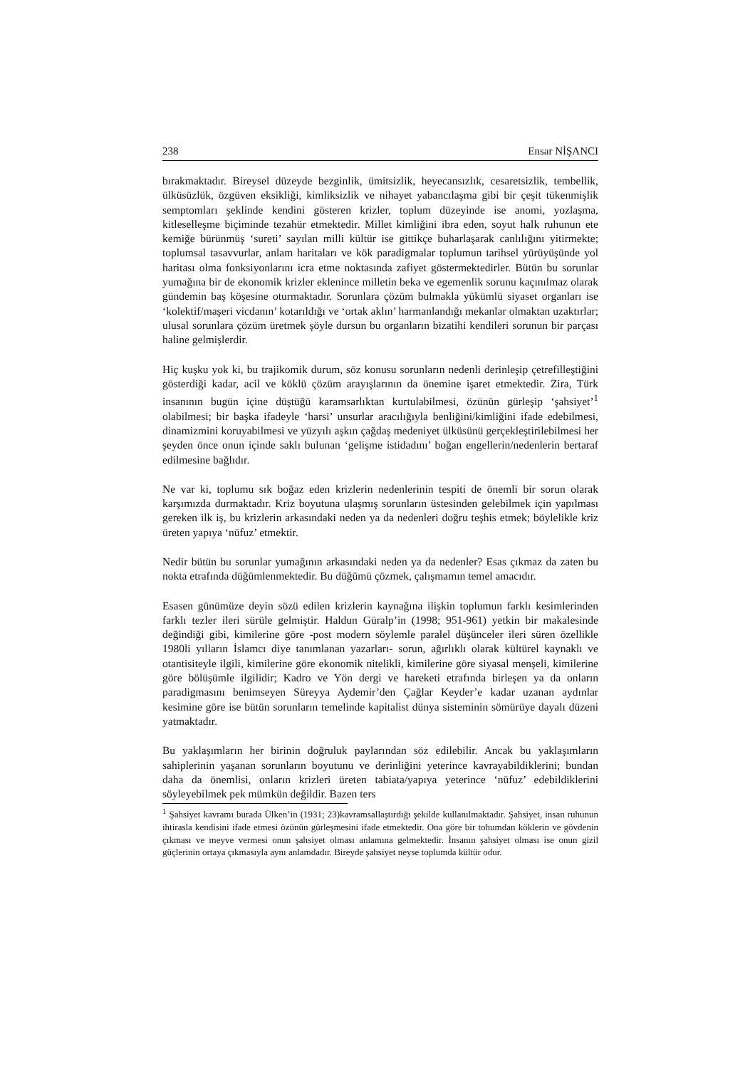238 Ensar NİŞANCI
bırakmaktadır. Bireysel düzeyde bezginlik, ümitsizlik, heyecansızlık, cesaretsizlik, tembellik, ülküsüzlük, özgüven eksikliği, kimliksizlik ve nihayet yabancılaşma gibi bir çeşit tükenmişlik semptomları şeklinde kendini gösteren krizler, toplum düzeyinde ise anomi, yozlaşma, kitleselleşme biçiminde tezahür etmektedir. Millet kimliğini ibra eden, soyut halk ruhunun ete kemiğe bürünmüş ‘sureti’ sayılan milli kültür ise gittikçe buharlaşarak canlılığını yitirmekte; toplumsal tasavvurlar, anlam haritaları ve kök paradigmalar toplumun tarihsel yürüyüşünde yol haritası olma fonksiyonlarını icra etme noktasında zafiyet göstermektedirler. Bütün bu sorunlar yumağına bir de ekonomik krizler eklenince milletin beka ve egemenlik sorunu kaçınılmaz olarak gündemin baş köşesine oturmaktadır. Sorunlara çözüm bulmakla yükümlü siyaset organları ise ‘kolektif/maşeri vicdanın’ kotarıldığı ve ‘ortak aklın’ harmanlandığı mekanlar olmaktan uzaktırlar; ulusal sorunlara çözüm üretmek şöyle dursun bu organların bizatihi kendileri sorunun bir parçası haline gelmişlerdir.
Hiç kuşku yok ki, bu trajikomik durum, söz konusu sorunların nedenli derinleşip çetrefilleştiğini gösterdiği kadar, acil ve köklü çözüm arayışlarının da önemine işaret etmektedir. Zira, Türk insanının bugün içine düştüğü karamsarlıktan kurtulabilmesi, özünün gürleşip ‘şahsiyet’<sup>1</sup> olabilmesi; bir başka ifadeyle ‘harsi’ unsurlar aracılığıyla benliğini/kimliğini ifade edebilmesi, dinamizmini koruyabilmesi ve yüzyılı aşkın çağdaş medeniyet ülküsünü gerçekleştirilebilmesi her şeyden önce onun içinde saklı bulunan ‘gelişme istidadını’ boğan engellerin/nedenlerin bertaraf edilmesine bağlıdır.
Ne var ki, toplumu sık boğaz eden krizlerin nedenlerinin tespiti de önemli bir sorun olarak karşımızda durmaktadır. Kriz boyutuna ulaşmış sorunların üstesinden gelebilmek için yapılması gereken ilk iş, bu krizlerin arkasındaki neden ya da nedenleri doğru teşhis etmek; böylelikle kriz üreten yapıya ‘nüfuz’ etmektir.
Nedir bütün bu sorunlar yumağının arkasındaki neden ya da nedenler? Esas çıkmaz da zaten bu nokta etrafında düğümlenmektedir. Bu düğümü çözmek, çalışmamın temel amacıdır.
Esasen günümüze deyin sözü edilen krizlerin kaynağına ilişkin toplumun farklı kesimlerinden farklı tezler ileri sürüle gelmiştir. Haldun Güralp’in (1998; 951-961) yetkin bir makalesinde değindiği gibi, kimilerine göre -post modern söylemle paralel düşünceler ileri süren özellikle 1980li yılların İslamcı diye tanımlanan yazarları- sorun, ağırlıklı olarak kültürel kaynaklı ve otantisiteyle ilgili, kimilerine göre ekonomik nitelikli, kimilerine göre siyasal menşeli, kimilerine göre bölüşümle ilgilidir; Kadro ve Yön dergi ve hareketi etrafında birleşen ya da onların paradigmasını benimseyen Süreyya Aydemir’den Çağlar Keyder’e kadar uzanan aydınlar kesimine göre ise bütün sorunların temelinde kapitalist dünya sisteminin sömürüye dayalı düzeni yatmaktadır.
Bu yaklaşımların her birinin doğruluk paylarından söz edilebilir. Ancak bu yaklaşımların sahiplerinin yaşanan sorunların boyutunu ve derinliğini yeterince kavrayabildiklerini; bundan daha da önemlisi, onların krizleri üreten tabiata/yapıya yeterince ‘nüfuz’ edebildiklerini söyleyebilmek pek mümkün değildir. Bazen ters
<sup>1</sup> Şahsiyet kavramı burada Ülken’in (1931; 23)kavramsallaştırdığı şekilde kullanılmaktadır. Şahsiyet, insan ruhunun ihtirasla kendisini ifade etmesi özünün gürleşmesini ifade etmektedir. Ona göre bir tohumdan köklerin ve gövdenin çıkması ve meyve vermesi onun şahsiyet olması anlamına gelmektedir. İnsanın şahsiyet olması ise onun gizil güçlerinin ortaya çıkmasıyla aynı anlamdadır. Bireyde şahsiyet neyse toplumda kültür odur.